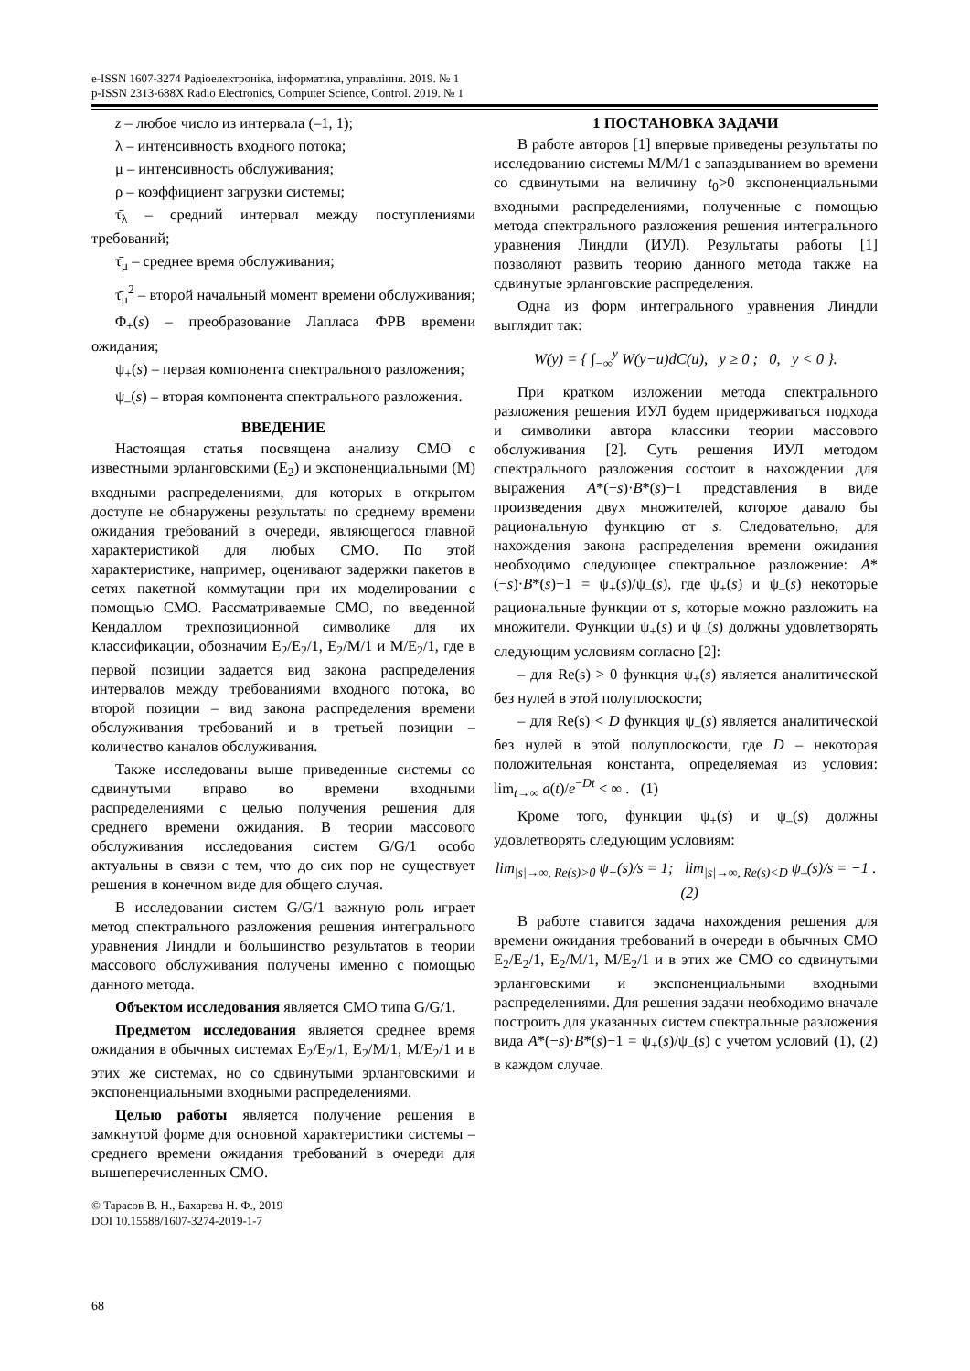e-ISSN 1607-3274 Радіоелектроніка, інформатика, управління. 2019. № 1
p-ISSN 2313-688X Radio Electronics, Computer Science, Control. 2019. № 1
z – любое число из интервала (–1, 1);
λ – интенсивность входного потока;
μ – интенсивность обслуживания;
ρ – коэффициент загрузки системы;
τ̄<sub>λ</sub> – средний интервал между поступлениями требований;
τ̄<sub>μ</sub> – среднее время обслуживания;
τ̄<sub>μ</sub><sup>2</sup> – второй начальный момент времени обслуживания;
Φ<sub>+</sub>(s) – преобразование Лапласа ФРВ времени ожидания;
ψ<sub>+</sub>(s) – первая компонента спектрального разложения;
ψ<sub>–</sub>(s) – вторая компонента спектрального разложения.
ВВЕДЕНИЕ
Настоящая статья посвящена анализу СМО с известными эрланговскими (E<sub>2</sub>) и экспоненциальными (M) входными распределениями, для которых в открытом доступе не обнаружены результаты по среднему времени ожидания требований в очереди, являющегося главной характеристикой для любых СМО. По этой характеристике, например, оценивают задержки пакетов в сетях пакетной коммутации при их моделировании с помощью СМО. Рассматриваемые СМО, по введенной Кендаллом трехпозиционной символике для их классификации, обозначим E<sub>2</sub>/E<sub>2</sub>/1, E<sub>2</sub>/M/1 и M/E<sub>2</sub>/1, где в первой позиции задается вид закона распределения интервалов между требованиями входного потока, во второй позиции – вид закона распределения времени обслуживания требований и в третьей позиции – количество каналов обслуживания.
Также исследованы выше приведенные системы со сдвинутыми вправо во времени входными распределениями с целью получения решения для среднего времени ожидания. В теории массового обслуживания исследования систем G/G/1 особо актуальны в связи с тем, что до сих пор не существует решения в конечном виде для общего случая.
В исследовании систем G/G/1 важную роль играет метод спектрального разложения решения интегрального уравнения Линдли и большинство результатов в теории массового обслуживания получены именно с помощью данного метода.
Объектом исследования является СМО типа G/G/1.
Предметом исследования является среднее время ожидания в обычных системах E<sub>2</sub>/E<sub>2</sub>/1, E<sub>2</sub>/M/1, M/E<sub>2</sub>/1 и в этих же системах, но со сдвинутыми эрланговскими и экспоненциальными входными распределениями.
Целью работы является получение решения в замкнутой форме для основной характеристики системы – среднего времени ожидания требований в очереди для вышеперечисленных СМО.
1 ПОСТАНОВКА ЗАДАЧИ
В работе авторов [1] впервые приведены результаты по исследованию системы M/M/1 с запаздыванием во времени со сдвинутыми на величину t<sub>0</sub>>0 экспоненциальными входными распределениями, полученные с помощью метода спектрального разложения решения интегрального уравнения Линдли (ИУЛ). Результаты работы [1] позволяют развить теорию данного метода также на сдвинутые эрланговские распределения.
Одна из форм интегрального уравнения Линдли выглядит так:
W(y) = { ∫<sub>−∞</sub><sup>y</sup> W(y−u)dC(u), y ≥ 0 ; 0, y < 0 }.
При кратком изложении метода спектрального разложения решения ИУЛ будем придерживаться подхода и символики автора классики теории массового обслуживания [2]. Суть решения ИУЛ методом спектрального разложения состоит в нахождении для выражения A*(−s)·B*(s)−1 представления в виде произведения двух множителей, которое давало бы рациональную функцию от s. Следовательно, для нахождения закона распределения времени ожидания необходимо следующее спектральное разложение: A*(−s)·B*(s)−1 = ψ<sub>+</sub>(s)/ψ<sub>–</sub>(s), где ψ<sub>+</sub>(s) и ψ<sub>–</sub>(s) некоторые рациональные функции от s, которые можно разложить на множители. Функции ψ<sub>+</sub>(s) и ψ<sub>–</sub>(s) должны удовлетворять следующим условиям согласно [2]:
– для Re(s) > 0 функция ψ<sub>+</sub>(s) является аналитической без нулей в этой полуплоскости;
– для Re(s) < D функция ψ<sub>–</sub>(s) является аналитической без нулей в этой полуплоскости, где D – некоторая положительная константа, определяемая из условия: lim<sub>t→∞</sub> a(t)/e<sup>−Dt</sup> < ∞ . (1)
Кроме того, функции ψ<sub>+</sub>(s) и ψ<sub>–</sub>(s) должны удовлетворять следующим условиям:
lim<sub>|s|→∞, Re(s)>0</sub> ψ<sub>+</sub>(s)/s = 1; lim<sub>|s|→∞, Re(s)<D</sub> ψ<sub>–</sub>(s)/s = −1 . (2)
В работе ставится задача нахождения решения для времени ожидания требований в очереди в обычных СМО E<sub>2</sub>/E<sub>2</sub>/1, E<sub>2</sub>/M/1, M/E<sub>2</sub>/1 и в этих же СМО со сдвинутыми эрланговскими и экспоненциальными входными распределениями. Для решения задачи необходимо вначале построить для указанных систем спектральные разложения вида A*(−s)·B*(s)−1 = ψ<sub>+</sub>(s)/ψ<sub>–</sub>(s) с учетом условий (1), (2) в каждом случае.
© Тарасов В. Н., Бахарева Н. Ф., 2019
DOI 10.15588/1607-3274-2019-1-7
68